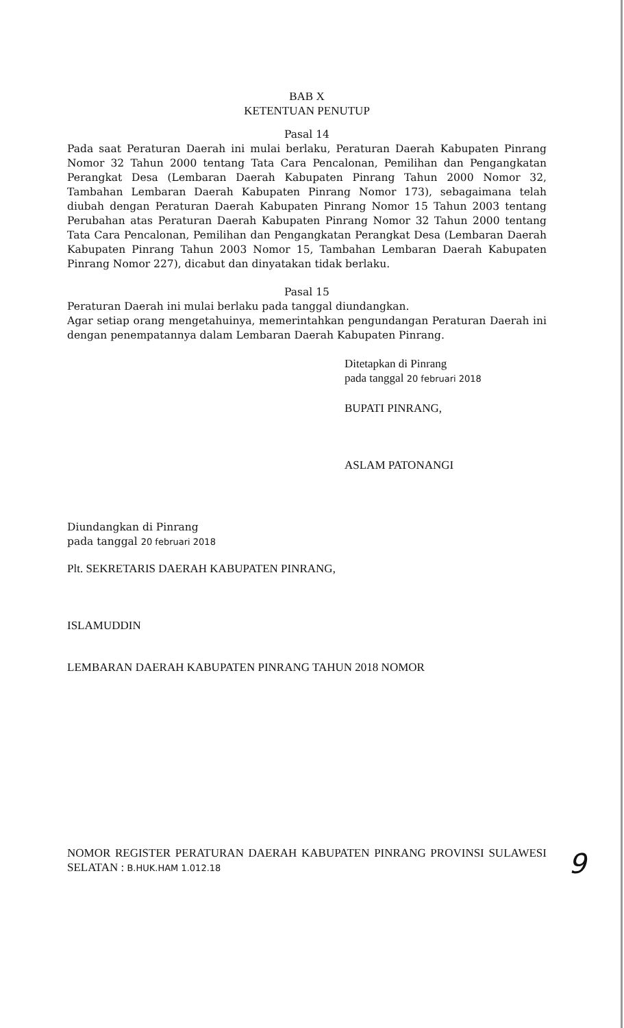BAB X
KETENTUAN PENUTUP
Pasal 14
Pada saat Peraturan Daerah ini mulai berlaku, Peraturan Daerah Kabupaten Pinrang Nomor 32 Tahun 2000 tentang Tata Cara Pencalonan, Pemilihan dan Pengangkatan Perangkat Desa (Lembaran Daerah Kabupaten Pinrang Tahun 2000 Nomor 32, Tambahan Lembaran Daerah Kabupaten Pinrang Nomor 173), sebagaimana telah diubah dengan Peraturan Daerah Kabupaten Pinrang Nomor 15 Tahun 2003 tentang Perubahan atas Peraturan Daerah Kabupaten Pinrang Nomor 32 Tahun 2000 tentang Tata Cara Pencalonan, Pemilihan dan Pengangkatan Perangkat Desa (Lembaran Daerah Kabupaten Pinrang Tahun 2003 Nomor 15, Tambahan Lembaran Daerah Kabupaten Pinrang Nomor 227), dicabut dan dinyatakan tidak berlaku.
Pasal 15
Peraturan Daerah ini mulai berlaku pada tanggal diundangkan.
Agar setiap orang mengetahuinya, memerintahkan pengundangan Peraturan Daerah ini dengan penempatannya dalam Lembaran Daerah Kabupaten Pinrang.
Ditetapkan di Pinrang
pada tanggal 20 februari 2018
BUPATI PINRANG,
ASLAM PATONANGI
Diundangkan di Pinrang
pada tanggal 20 februari 2018
Plt. SEKRETARIS DAERAH KABUPATEN PINRANG,
ISLAMUDDIN
LEMBARAN DAERAH KABUPATEN PINRANG TAHUN 2018 NOMOR
NOMOR REGISTER PERATURAN DAERAH KABUPATEN PINRANG PROVINSI SULAWESI SELATAN : B.HUK.HAM 1.012.18
9